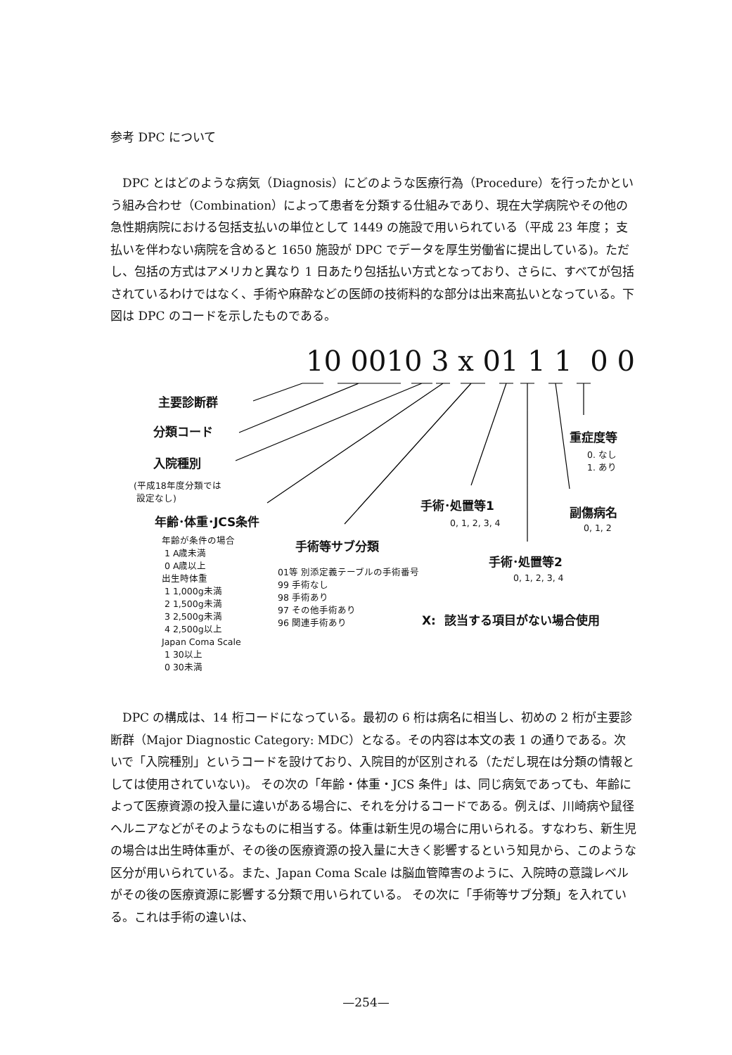参考 DPC について
DPC とはどのような病気（Diagnosis）にどのような医療行為（Procedure）を行ったかという組み合わせ（Combination）によって患者を分類する仕組みであり、現在大学病院やその他の急性期病院における包括支払いの単位として 1449 の施設で用いられている（平成 23 年度； 支払いを伴わない病院を含めると 1650 施設が DPC でデータを厚生労働省に提出している)。ただし、包括の方式はアメリカと異なり 1 日あたり包括払い方式となっており、さらに、すべてが包括されているわけではなく、手術や麻酔などの医師の技術料的な部分は出来高払いとなっている。下図は DPC のコードを示したものである。
10 0010 3 x 01 1 1 0 0
主要診断群
分類コード
入院種別
(平成18年度分類では
設定なし)
年齢･体重･JCS条件
年齢が条件の場合
1 A歳未満
0 A歳以上
出生時体重
1 1,000g未満
2 1,500g未満
3 2,500g未満
4 2,500g以上
Japan Coma Scale
1 30以上
0 30未満
手術等サブ分類
01等 別添定義テーブルの手術番号
99 手術なし
98 手術あり
97 その他手術あり
96 関連手術あり
手術･処置等1
0, 1, 2, 3, 4
手術･処置等2
0, 1, 2, 3, 4
重症度等
0. なし
1. あり
副傷病名
0, 1, 2
X: 該当する項目がない場合使用
DPC の構成は、14 桁コードになっている。最初の 6 桁は病名に相当し、初めの 2 桁が主要診断群（Major Diagnostic Category: MDC）となる。その内容は本文の表 1 の通りである。次いで「入院種別」というコードを設けており、入院目的が区別される（ただし現在は分類の情報としては使用されていない)。 その次の「年齢・体重・JCS 条件」は、同じ病気であっても、年齢によって医療資源の投入量に違いがある場合に、それを分けるコードである。例えば、川崎病や鼠径ヘルニアなどがそのようなものに相当する。体重は新生児の場合に用いられる。すなわち、新生児の場合は出生時体重が、その後の医療資源の投入量に大きく影響するという知見から、このような区分が用いられている。また、Japan Coma Scale は脳血管障害のように、入院時の意識レベルがその後の医療資源に影響する分類で用いられている。 その次に「手術等サブ分類」を入れている。これは手術の違いは、
—254—